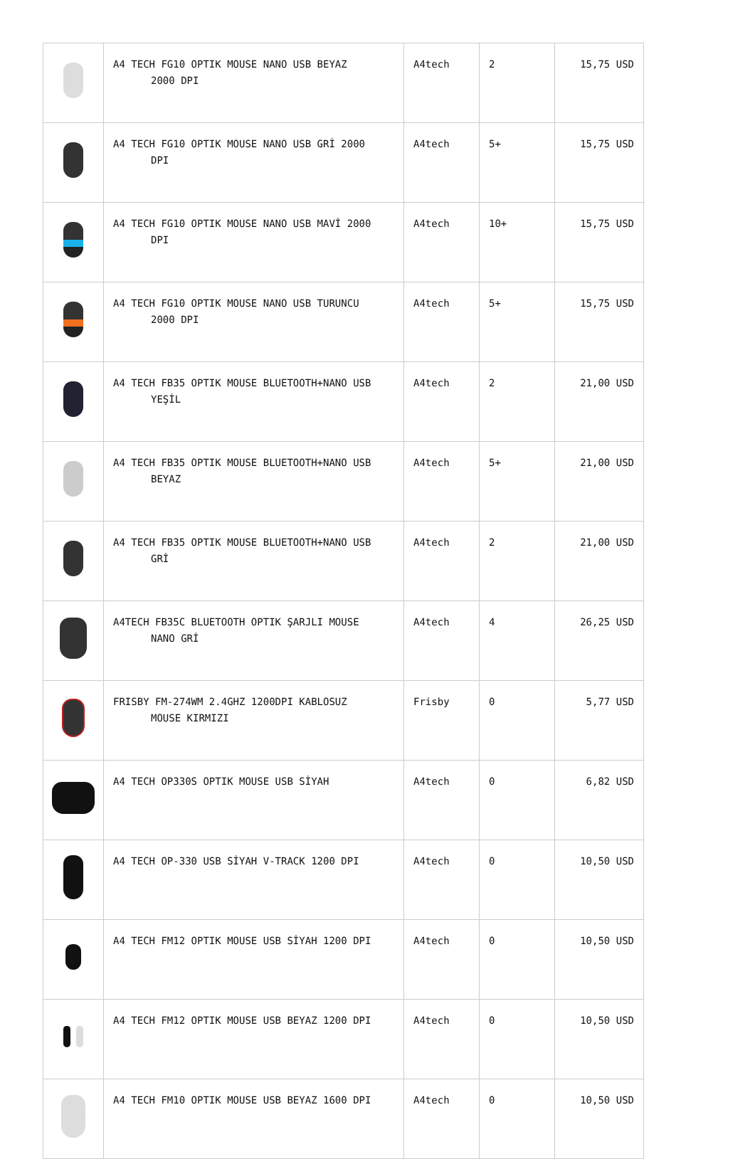| | A4 TECH FG10 OPTIK MOUSE NANO USB BEYAZ 2000 DPI | A4tech | 2 | 15,75 USD |
| | A4 TECH FG10 OPTIK MOUSE NANO USB GRİ 2000 DPI | A4tech | 5+ | 15,75 USD |
| | A4 TECH FG10 OPTIK MOUSE NANO USB MAVİ 2000 DPI | A4tech | 10+ | 15,75 USD |
| | A4 TECH FG10 OPTIK MOUSE NANO USB TURUNCU 2000 DPI | A4tech | 5+ | 15,75 USD |
| | A4 TECH FB35 OPTIK MOUSE BLUETOOTH+NANO USB YEŞİL | A4tech | 2 | 21,00 USD |
| | A4 TECH FB35 OPTIK MOUSE BLUETOOTH+NANO USB BEYAZ | A4tech | 5+ | 21,00 USD |
| | A4 TECH FB35 OPTIK MOUSE BLUETOOTH+NANO USB GRİ | A4tech | 2 | 21,00 USD |
| | A4TECH FB35C BLUETOOTH OPTIK ŞARJLI MOUSE NANO GRİ | A4tech | 4 | 26,25 USD |
| | FRISBY FM-274WM 2.4GHZ 1200DPI KABLOSUZ MOUSE KIRMIZI | Frisby | 0 | 5,77 USD |
| | A4 TECH OP330S OPTIK MOUSE USB SİYAH | A4tech | 0 | 6,82 USD |
| | A4 TECH OP-330 USB SİYAH V-TRACK 1200 DPI | A4tech | 0 | 10,50 USD |
| | A4 TECH FM12 OPTIK MOUSE USB SİYAH 1200 DPI | A4tech | 0 | 10,50 USD |
| | A4 TECH FM12 OPTIK MOUSE USB BEYAZ 1200 DPI | A4tech | 0 | 10,50 USD |
| | A4 TECH FM10 OPTIK MOUSE USB BEYAZ 1600 DPI | A4tech | 0 | 10,50 USD |